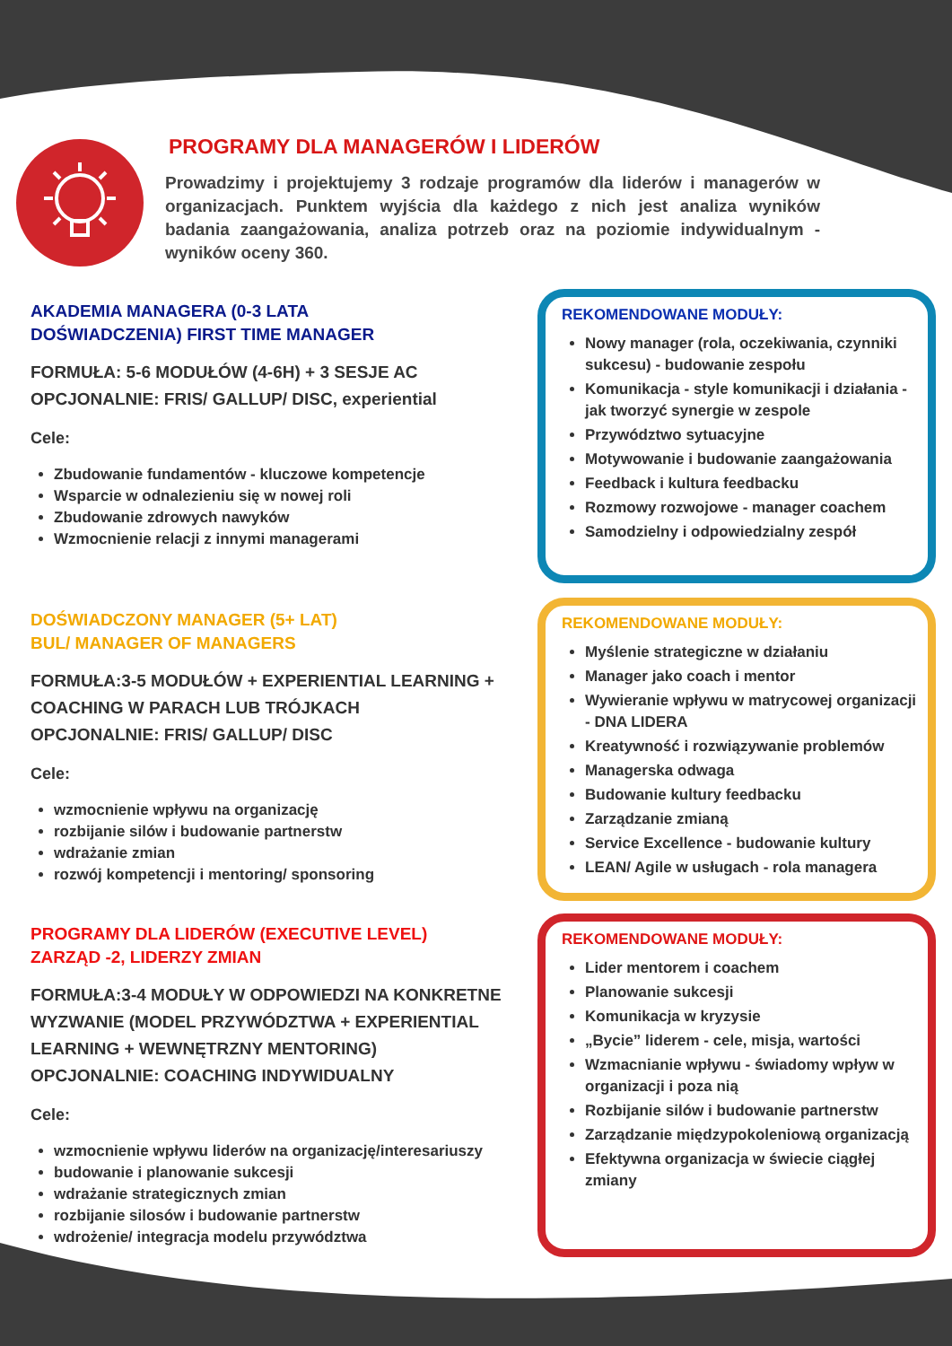PROGRAMY DLA MANAGERÓW I LIDERÓW
Prowadzimy i projektujemy 3 rodzaje programów dla liderów i managerów w organizacjach. Punktem wyjścia dla każdego z nich jest analiza wyników badania zaangażowania, analiza potrzeb oraz na poziomie indywidualnym - wyników oceny 360.
AKADEMIA MANAGERA (0-3 LATA
DOŚWIADCZENIA) FIRST TIME MANAGER
FORMUŁA: 5-6 MODUŁÓW (4-6H) + 3 SESJE AC
OPCJONALNIE: FRIS/ GALLUP/ DISC, experiential
Cele:
Zbudowanie fundamentów - kluczowe kompetencje
Wsparcie w odnalezieniu się w nowej roli
Zbudowanie zdrowych nawyków
Wzmocnienie relacji z innymi managerami
REKOMENDOWANE MODUŁY:
Nowy manager (rola, oczekiwania, czynniki sukcesu) - budowanie zespołu
Komunikacja - style komunikacji i działania - jak tworzyć synergie w zespole
Przywództwo sytuacyjne
Motywowanie i budowanie zaangażowania
Feedback i kultura feedbacku
Rozmowy rozwojowe - manager coachem
Samodzielny i odpowiedzialny zespół
DOŚWIADCZONY MANAGER (5+ LAT)
BUL/ MANAGER OF MANAGERS
FORMUŁA:3-5 MODUŁÓW + EXPERIENTIAL LEARNING + COACHING W PARACH LUB TRÓJKACH
OPCJONALNIE: FRIS/ GALLUP/ DISC
Cele:
wzmocnienie wpływu na organizację
rozbijanie silów i budowanie partnerstw
wdrażanie zmian
rozwój kompetencji i mentoring/ sponsoring
REKOMENDOWANE MODUŁY:
Myślenie strategiczne w działaniu
Manager jako coach i mentor
Wywieranie wpływu w matrycowej organizacji - DNA LIDERA
Kreatywność i rozwiązywanie problemów
Managerska odwaga
Budowanie kultury feedbacku
Zarządzanie zmianą
Service Excellence - budowanie kultury
LEAN/ Agile w usługach - rola managera
PROGRAMY DLA LIDERÓW (EXECUTIVE LEVEL)
ZARZĄD -2, LIDERZY ZMIAN
FORMUŁA:3-4 MODUŁY W ODPOWIEDZI NA KONKRETNE WYZWANIE (MODEL PRZYWÓDZTWA + EXPERIENTIAL LEARNING + WEWNĘTRZNY MENTORING)
OPCJONALNIE: COACHING INDYWIDUALNY
Cele:
wzmocnienie wpływu liderów na organizację/interesariuszy
budowanie i planowanie sukcesji
wdrażanie strategicznych zmian
rozbijanie silosów i budowanie partnerstw
wdrożenie/ integracja modelu przywództwa
REKOMENDOWANE MODUŁY:
Lider mentorem i coachem
Planowanie sukcesji
Komunikacja w kryzysie
„Bycie” liderem - cele, misja, wartości
Wzmacnianie wpływu - świadomy wpływ w organizacji i poza nią
Rozbijanie silów i budowanie partnerstw
Zarządzanie międzypokoleniową organizacją
Efektywna organizacja w świecie ciągłej zmiany